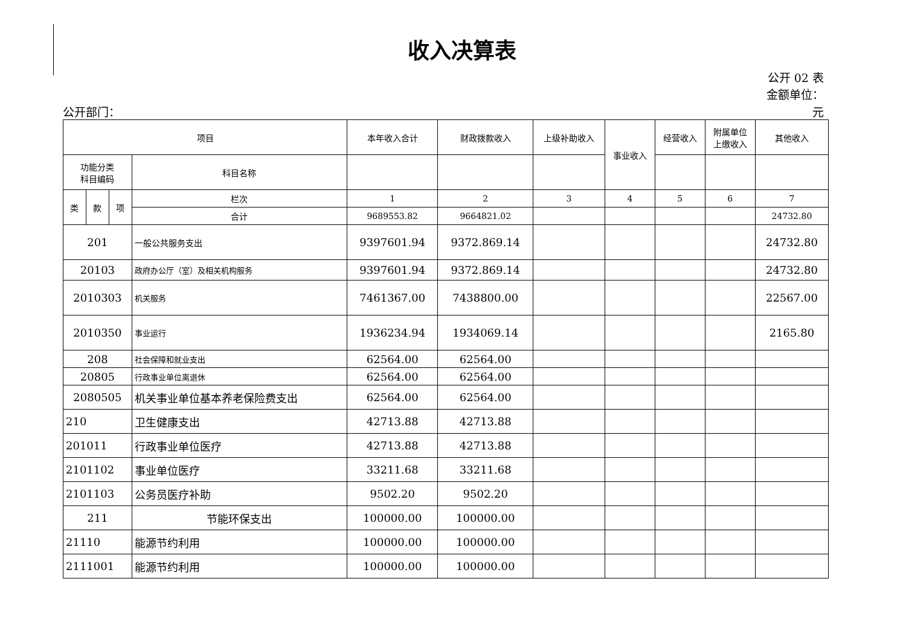收入决算表
公开 02 表
金额单位：
公开部门： 元
| 项目 | | | | 本年收入合计 | 财政拨款收入 | 上级补助收入 | 事业收入 | 经营收入 | 附属单位 上缴收入 | 其他收入 |
| --- | --- | --- | --- | --- | --- | --- | --- | --- | --- | --- |
| 功能分类 科目编码 | | | 科目名称 | | | | | | | |
| 类 | 款 | 项 | 栏次 | 1 | 2 | 3 | 4 | 5 | 6 | 7 |
| | | | 合计 | 9689553.82 | 9664821.02 | | | | | 24732.80 |
| 201 | | | 一般公共服务支出 | 9397601.94 | 9372.869.14 | | | | | 24732.80 |
| 20103 | | | 政府办公厅（室）及相关机构服务 | 9397601.94 | 9372.869.14 | | | | | 24732.80 |
| 2010303 | | | 机关服务 | 7461367.00 | 7438800.00 | | | | | 22567.00 |
| 2010350 | | | 事业运行 | 1936234.94 | 1934069.14 | | | | | 2165.80 |
| 208 | | | 社会保障和就业支出 | 62564.00 | 62564.00 | | | | | |
| 20805 | | | 行政事业单位离退休 | 62564.00 | 62564.00 | | | | | |
| 2080505 | | | 机关事业单位基本养老保险费支出 | 62564.00 | 62564.00 | | | | | |
| 210 | | | 卫生健康支出 | 42713.88 | 42713.88 | | | | | |
| 201011 | | | 行政事业单位医疗 | 42713.88 | 42713.88 | | | | | |
| 2101102 | | | 事业单位医疗 | 33211.68 | 33211.68 | | | | | |
| 2101103 | | | 公务员医疗补助 | 9502.20 | 9502.20 | | | | | |
| 211 | | | 节能环保支出 | 100000.00 | 100000.00 | | | | | |
| 21110 | | | 能源节约利用 | 100000.00 | 100000.00 | | | | | |
| 2111001 | | | 能源节约利用 | 100000.00 | 100000.00 | | | | | |